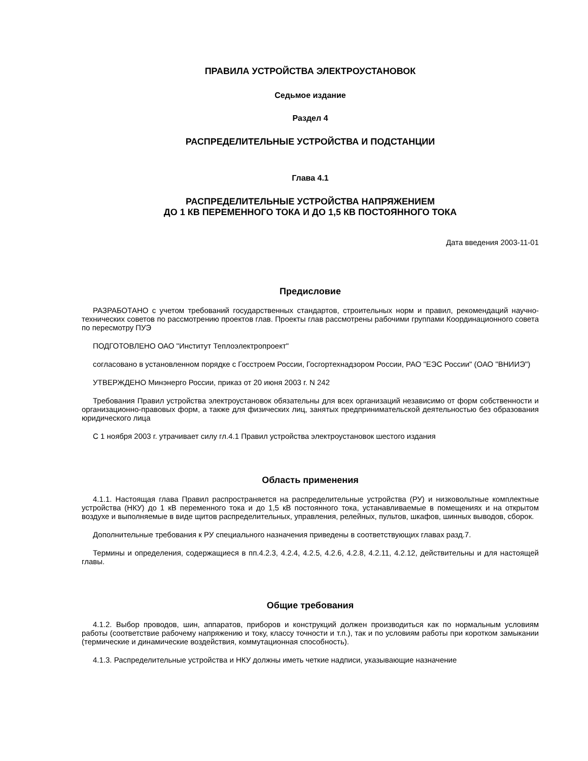ПРАВИЛА УСТРОЙСТВА ЭЛЕКТРОУСТАНОВОК
Седьмое издание
Раздел 4
РАСПРЕДЕЛИТЕЛЬНЫЕ УСТРОЙСТВА И ПОДСТАНЦИИ
Глава 4.1
РАСПРЕДЕЛИТЕЛЬНЫЕ УСТРОЙСТВА НАПРЯЖЕНИЕМ
ДО 1 КВ ПЕРЕМЕННОГО ТОКА И ДО 1,5 КВ ПОСТОЯННОГО ТОКА
Дата введения 2003-11-01
Предисловие
РАЗРАБОТАНО с учетом требований государственных стандартов, строительных норм и правил, рекомендаций научно-технических советов по рассмотрению проектов глав. Проекты глав рассмотрены рабочими группами Координационного совета по пересмотру ПУЭ
ПОДГОТОВЛЕНО ОАО "Институт Теплоэлектропроект"
согласовано в установленном порядке с Госстроем России, Госгортехнадзором России, РАО "ЕЭС России" (ОАО "ВНИИЭ")
УТВЕРЖДЕНО Минэнерго России, приказ от 20 июня 2003 г. N 242
Требования Правил устройства электроустановок обязательны для всех организаций независимо от форм собственности и организационно-правовых форм, а также для физических лиц, занятых предпринимательской деятельностью без образования юридического лица
С 1 ноября 2003 г. утрачивает силу гл.4.1 Правил устройства электроустановок шестого издания
Область применения
4.1.1. Настоящая глава Правил распространяется на распределительные устройства (РУ) и низковольтные комплектные устройства (НКУ) до 1 кВ переменного тока и до 1,5 кВ постоянного тока, устанавливаемые в помещениях и на открытом воздухе и выполняемые в виде щитов распределительных, управления, релейных, пультов, шкафов, шинных выводов, сборок.
Дополнительные требования к РУ специального назначения приведены в соответствующих главах разд.7.
Термины и определения, содержащиеся в пп.4.2.3, 4.2.4, 4.2.5, 4.2.6, 4.2.8, 4.2.11, 4.2.12, действительны и для настоящей главы.
Общие требования
4.1.2. Выбор проводов, шин, аппаратов, приборов и конструкций должен производиться как по нормальным условиям работы (соответствие рабочему напряжению и току, классу точности и т.п.), так и по условиям работы при коротком замыкании (термические и динамические воздействия, коммутационная способность).
4.1.3. Распределительные устройства и НКУ должны иметь четкие надписи, указывающие назначение